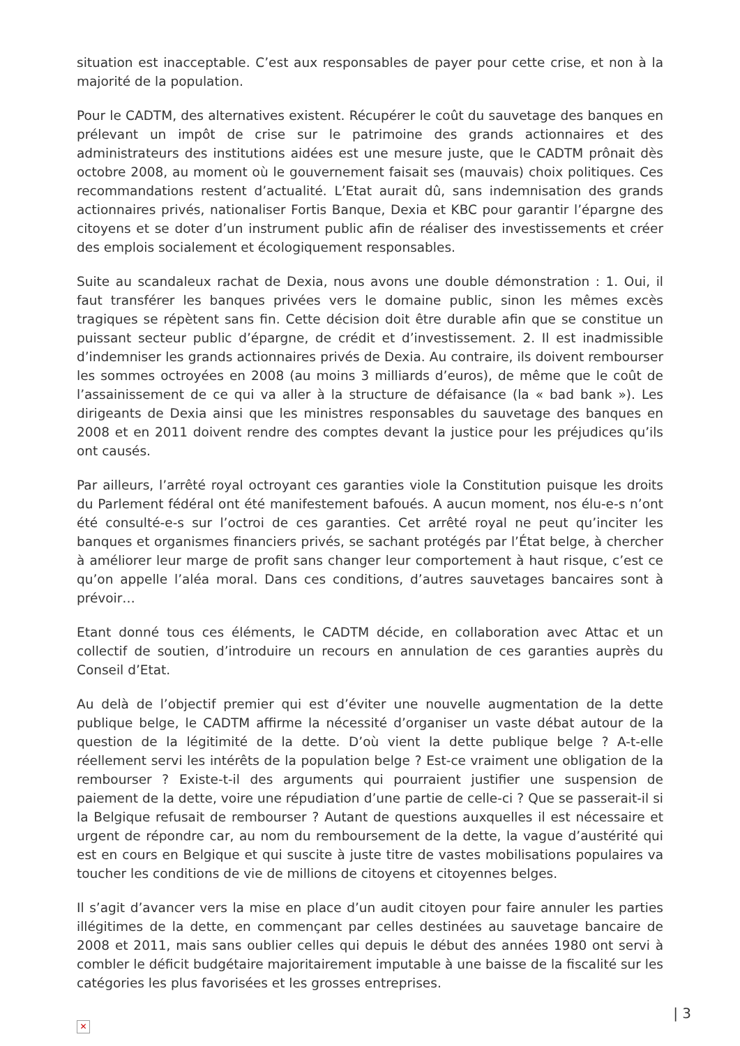situation est inacceptable. C’est aux responsables de payer pour cette crise, et non à la majorité de la population.
Pour le CADTM, des alternatives existent. Récupérer le coût du sauvetage des banques en prélevant un impôt de crise sur le patrimoine des grands actionnaires et des administrateurs des institutions aidées est une mesure juste, que le CADTM prônait dès octobre 2008, au moment où le gouvernement faisait ses (mauvais) choix politiques. Ces recommandations restent d’actualité. L’Etat aurait dû, sans indemnisation des grands actionnaires privés, nationaliser Fortis Banque, Dexia et KBC pour garantir l’épargne des citoyens et se doter d’un instrument public afin de réaliser des investissements et créer des emplois socialement et écologiquement responsables.
Suite au scandaleux rachat de Dexia, nous avons une double démonstration : 1. Oui, il faut transférer les banques privées vers le domaine public, sinon les mêmes excès tragiques se répètent sans fin. Cette décision doit être durable afin que se constitue un puissant secteur public d’épargne, de crédit et d’investissement. 2. Il est inadmissible d’indemniser les grands actionnaires privés de Dexia. Au contraire, ils doivent rembourser les sommes octroyées en 2008 (au moins 3 milliards d’euros), de même que le coût de l’assainissement de ce qui va aller à la structure de défaisance (la « bad bank »). Les dirigeants de Dexia ainsi que les ministres responsables du sauvetage des banques en 2008 et en 2011 doivent rendre des comptes devant la justice pour les préjudices qu’ils ont causés.
Par ailleurs, l’arrêté royal octroyant ces garanties viole la Constitution puisque les droits du Parlement fédéral ont été manifestement bafoués. A aucun moment, nos élu-e-s n’ont été consulté-e-s sur l’octroi de ces garanties. Cet arrêté royal ne peut qu’inciter les banques et organismes financiers privés, se sachant protégés par l’État belge, à chercher à améliorer leur marge de profit sans changer leur comportement à haut risque, c’est ce qu’on appelle l’aléa moral. Dans ces conditions, d’autres sauvetages bancaires sont à prévoir…
Etant donné tous ces éléments, le CADTM décide, en collaboration avec Attac et un collectif de soutien, d’introduire un recours en annulation de ces garanties auprès du Conseil d’Etat.
Au delà de l’objectif premier qui est d’éviter une nouvelle augmentation de la dette publique belge, le CADTM affirme la nécessité d’organiser un vaste débat autour de la question de la légitimité de la dette. D’où vient la dette publique belge ? A-t-elle réellement servi les intérêts de la population belge ? Est-ce vraiment une obligation de la rembourser ? Existe-t-il des arguments qui pourraient justifier une suspension de paiement de la dette, voire une répudiation d’une partie de celle-ci ? Que se passerait-il si la Belgique refusait de rembourser ? Autant de questions auxquelles il est nécessaire et urgent de répondre car, au nom du remboursement de la dette, la vague d’austérité qui est en cours en Belgique et qui suscite à juste titre de vastes mobilisations populaires va toucher les conditions de vie de millions de citoyens et citoyennes belges.
Il s’agit d’avancer vers la mise en place d’un audit citoyen pour faire annuler les parties illégitimes de la dette, en commençant par celles destinées au sauvetage bancaire de 2008 et 2011, mais sans oublier celles qui depuis le début des années 1980 ont servi à combler le déficit budgétaire majoritairement imputable à une baisse de la fiscalité sur les catégories les plus favorisées et les grosses entreprises.
✕
| 3